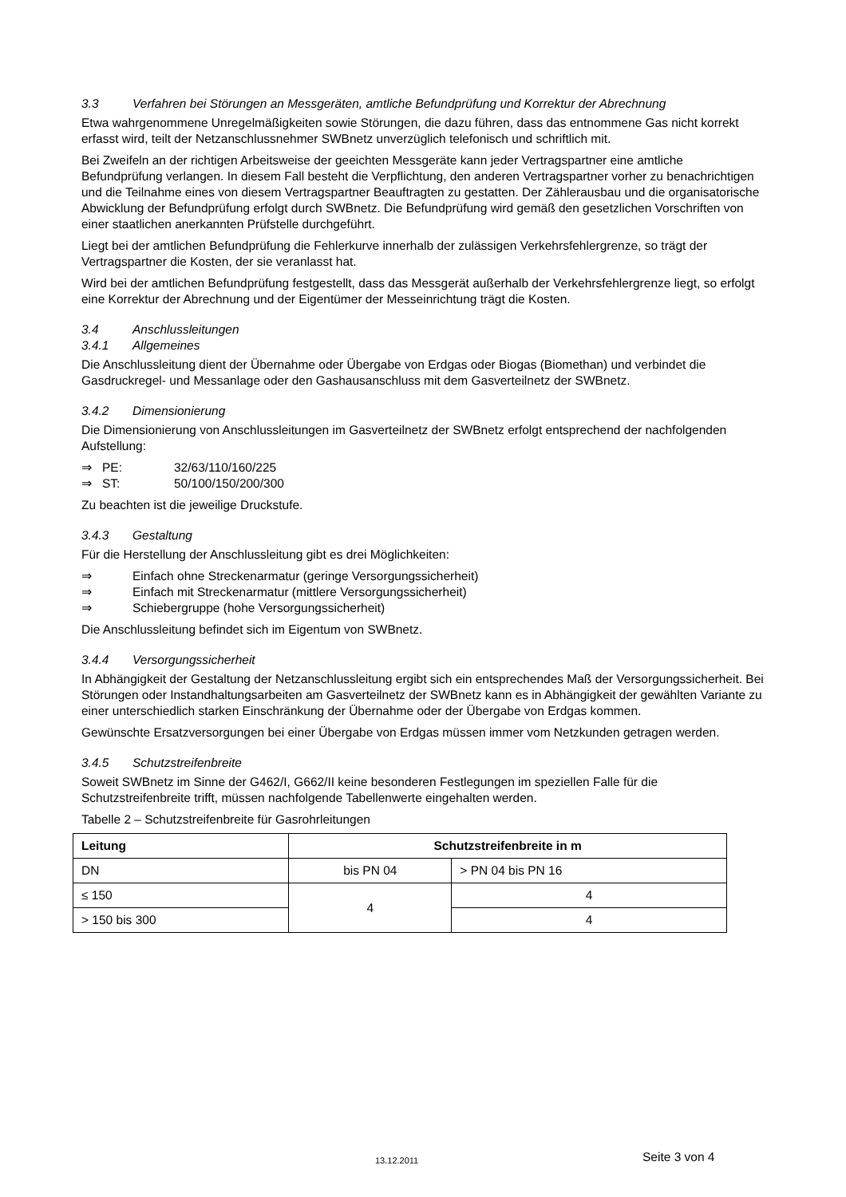3.3 Verfahren bei Störungen an Messgeräten, amtliche Befundprüfung und Korrektur der Abrechnung
Etwa wahrgenommene Unregelmäßigkeiten sowie Störungen, die dazu führen, dass das entnommene Gas nicht korrekt erfasst wird, teilt der Netzanschlussnehmer SWBnetz unverzüglich telefonisch und schriftlich mit.
Bei Zweifeln an der richtigen Arbeitsweise der geeichten Messgeräte kann jeder Vertragspartner eine amtliche Befundprüfung verlangen. In diesem Fall besteht die Verpflichtung, den anderen Vertragspartner vorher zu benachrichtigen und die Teilnahme eines von diesem Vertragspartner Beauftragten zu gestatten. Der Zählerausbau und die organisatorische Abwicklung der Befundprüfung erfolgt durch SWBnetz. Die Befundprüfung wird gemäß den gesetzlichen Vorschriften von einer staatlichen anerkannten Prüfstelle durchgeführt.
Liegt bei der amtlichen Befundprüfung die Fehlerkurve innerhalb der zulässigen Verkehrsfehlergrenze, so trägt der Vertragspartner die Kosten, der sie veranlasst hat.
Wird bei der amtlichen Befundprüfung festgestellt, dass das Messgerät außerhalb der Verkehrsfehlergrenze liegt, so erfolgt eine Korrektur der Abrechnung und der Eigentümer der Messeinrichtung trägt die Kosten.
3.4 Anschlussleitungen
3.4.1 Allgemeines
Die Anschlussleitung dient der Übernahme oder Übergabe von Erdgas oder Biogas (Biomethan) und verbindet die Gasdruckregel- und Messanlage oder den Gashausanschluss mit dem Gasverteilnetz der SWBnetz.
3.4.2 Dimensionierung
Die Dimensionierung von Anschlussleitungen im Gasverteilnetz der SWBnetz erfolgt entsprechend der nachfolgenden Aufstellung:
⇒ PE: 32/63/110/160/225
⇒ ST: 50/100/150/200/300
Zu beachten ist die jeweilige Druckstufe.
3.4.3 Gestaltung
Für die Herstellung der Anschlussleitung gibt es drei Möglichkeiten:
⇒ Einfach ohne Streckenarmatur (geringe Versorgungssicherheit)
⇒ Einfach mit Streckenarmatur (mittlere Versorgungssicherheit)
⇒ Schiebergruppe (hohe Versorgungssicherheit)
Die Anschlussleitung befindet sich im Eigentum von SWBnetz.
3.4.4 Versorgungssicherheit
In Abhängigkeit der Gestaltung der Netzanschlussleitung ergibt sich ein entsprechendes Maß der Versorgungssicherheit. Bei Störungen oder Instandhaltungsarbeiten am Gasverteilnetz der SWBnetz kann es in Abhängigkeit der gewählten Variante zu einer unterschiedlich starken Einschränkung der Übernahme oder der Übergabe von Erdgas kommen.
Gewünschte Ersatzversorgungen bei einer Übergabe von Erdgas müssen immer vom Netzkunden getragen werden.
3.4.5 Schutzstreifenbreite
Soweit SWBnetz im Sinne der G462/I, G662/II keine besonderen Festlegungen im speziellen Falle für die Schutzstreifenbreite trifft, müssen nachfolgende Tabellenwerte eingehalten werden.
Tabelle 2 – Schutzstreifenbreite für Gasrohrleitungen
| Leitung | Schutzstreifenbreite in m | |
| --- | --- | --- |
| DN | bis PN 04 | > PN 04 bis PN 16 |
| ≤ 150 | 4 | 4 |
| > 150 bis 300 | | 4 |
13.12.2011 Seite 3 von 4